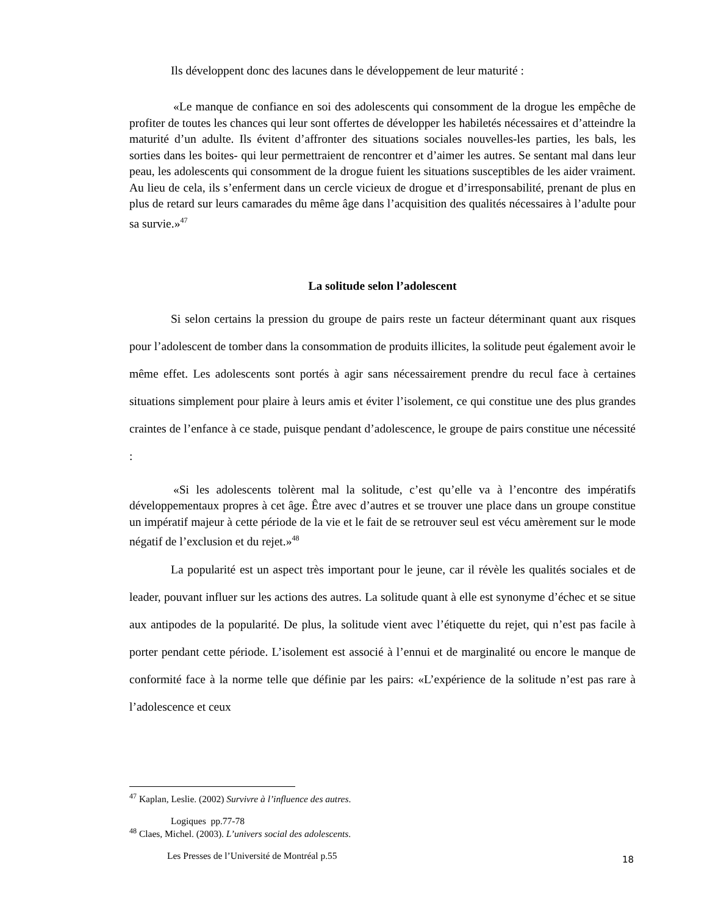Ils développent donc des lacunes dans le développement de leur maturité :
«Le manque de confiance en soi des adolescents qui consomment de la drogue les empêche de profiter de toutes les chances qui leur sont offertes de développer les habiletés nécessaires et d’atteindre la maturité d’un adulte. Ils évitent d’affronter des situations sociales nouvelles-les parties, les bals, les sorties dans les boites- qui leur permettraient de rencontrer et d’aimer les autres. Se sentant mal dans leur peau, les adolescents qui consomment de la drogue fuient les situations susceptibles de les aider vraiment. Au lieu de cela, ils s’enferment dans un cercle vicieux de drogue et d’irresponsabilité, prenant de plus en plus de retard sur leurs camarades du même âge dans l’acquisition des qualités nécessaires à l’adulte pour sa survie.»<sup>47</sup>
La solitude selon l’adolescent
Si selon certains la pression du groupe de pairs reste un facteur déterminant quant aux risques pour l’adolescent de tomber dans la consommation de produits illicites, la solitude peut également avoir le même effet. Les adolescents sont portés à agir sans nécessairement prendre du recul face à certaines situations simplement pour plaire à leurs amis et éviter l’isolement, ce qui constitue une des plus grandes craintes de l’enfance à ce stade, puisque pendant d’adolescence, le groupe de pairs constitue une nécessité :
«Si les adolescents tolèrent mal la solitude, c’est qu’elle va à l’encontre des impératifs développementaux propres à cet âge. Être avec d’autres et se trouver une place dans un groupe constitue un impératif majeur à cette période de la vie et le fait de se retrouver seul est vécu amèrement sur le mode négatif de l’exclusion et du rejet.»<sup>48</sup>
La popularité est un aspect très important pour le jeune, car il révèle les qualités sociales et de leader, pouvant influer sur les actions des autres. La solitude quant à elle est synonyme d’échec et se situe aux antipodes de la popularité. De plus, la solitude vient avec l’étiquette du rejet, qui n’est pas facile à porter pendant cette période. L’isolement est associé à l’ennui et de marginalité ou encore le manque de conformité face à la norme telle que définie par les pairs: «L’expérience de la solitude n’est pas rare à l’adolescence et ceux
<sup>47</sup> Kaplan, Leslie. (2002) Survivre à l’influence des autres.
Logiques pp.77-78
<sup>48</sup> Claes, Michel. (2003). L’univers social des adolescents.
Les Presses de l’Université de Montréal p.55
18